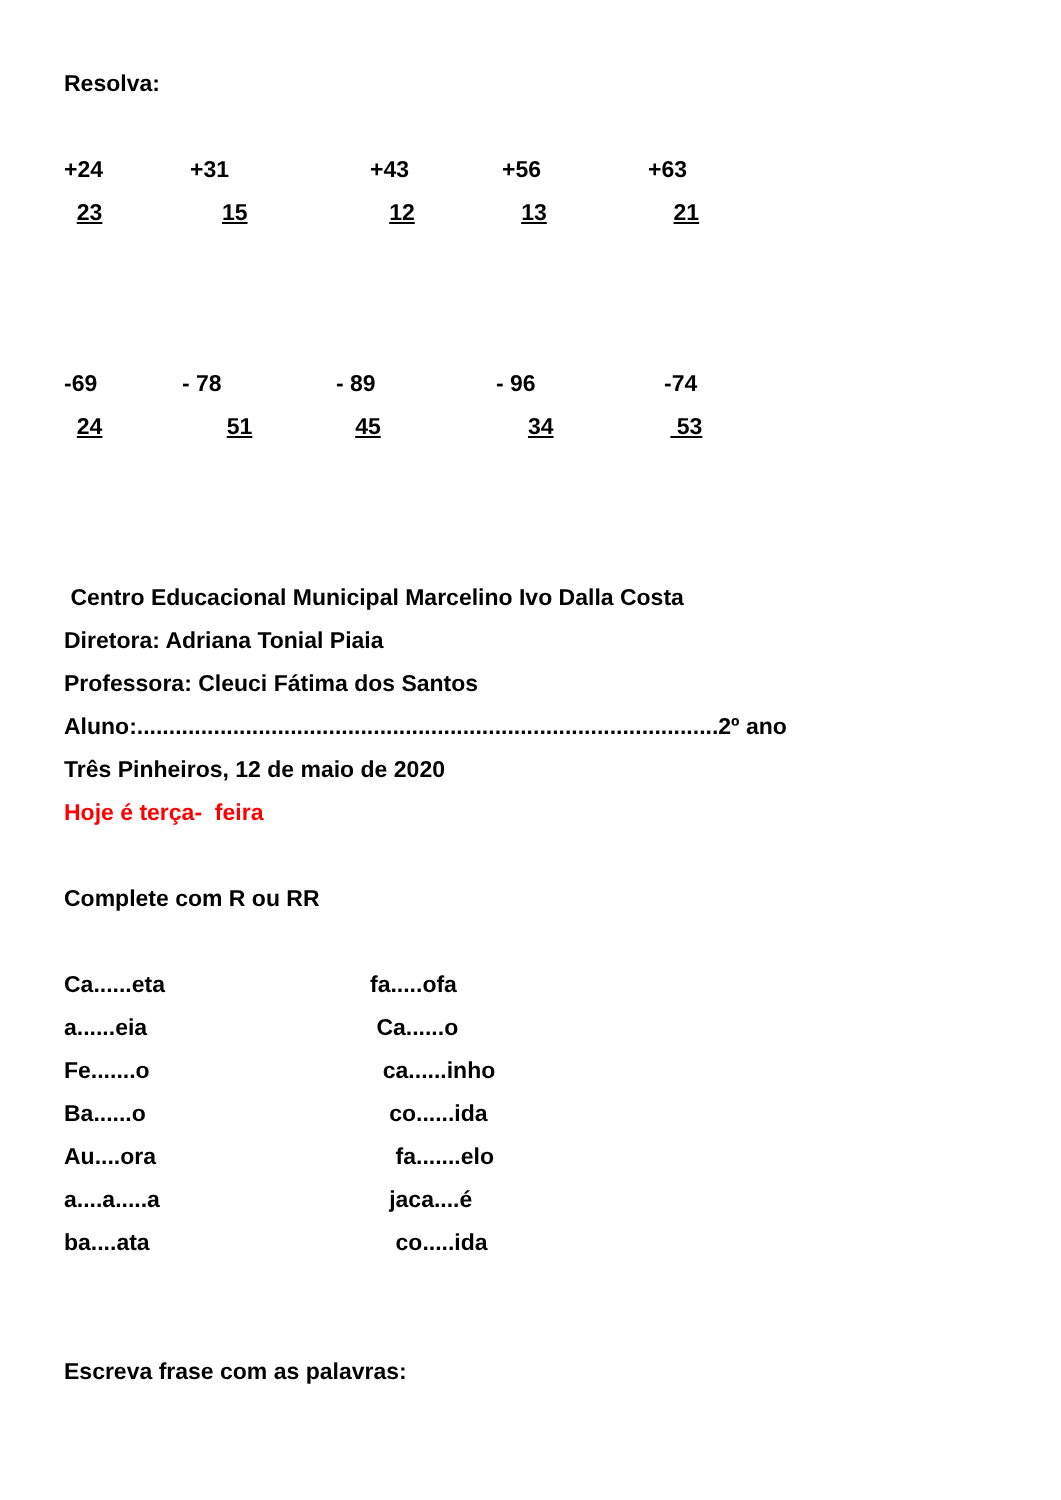Resolva:
+24 +31 +43 +56 +63
23 15 12 13 21
-69 - 78 - 89 - 96 -74
24 51 45 34 53
Centro Educacional Municipal Marcelino Ivo Dalla Costa
Diretora: Adriana Tonial Piaia
Professora: Cleuci Fátima dos Santos
Aluno:...........................................................................................2º ano
Três Pinheiros, 12 de maio de 2020
Hoje é terça- feira
Complete com R ou RR
Ca......eta fa.....ofa
a......eia Ca......o
Fe.......o ca......inho
Ba......o co......ida
Au....ora fa.......elo
a....a.....a jaca....é
ba....ata co.....ida
Escreva frase com as palavras: